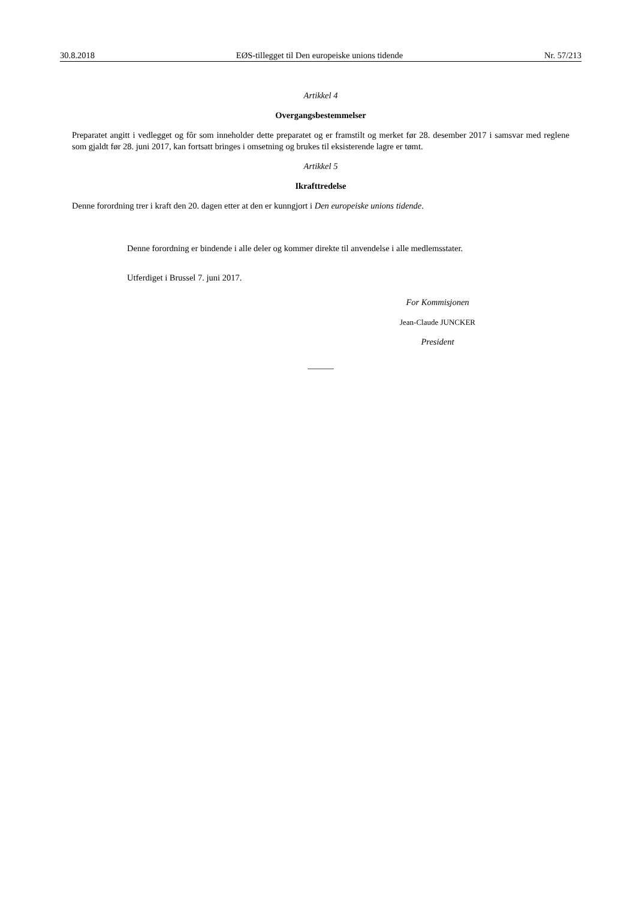30.8.2018 EØS-tillegget til Den europeiske unions tidende Nr. 57/213
Artikkel 4
Overgangsbestemmelser
Preparatet angitt i vedlegget og fôr som inneholder dette preparatet og er framstilt og merket før 28. desember 2017 i samsvar med reglene som gjaldt før 28. juni 2017, kan fortsatt bringes i omsetning og brukes til eksisterende lagre er tømt.
Artikkel 5
Ikrafttredelse
Denne forordning trer i kraft den 20. dagen etter at den er kunngjort i Den europeiske unions tidende.
Denne forordning er bindende i alle deler og kommer direkte til anvendelse i alle medlemsstater.
Utferdiget i Brussel 7. juni 2017.
For Kommisjonen
Jean-Claude JUNCKER
President
______